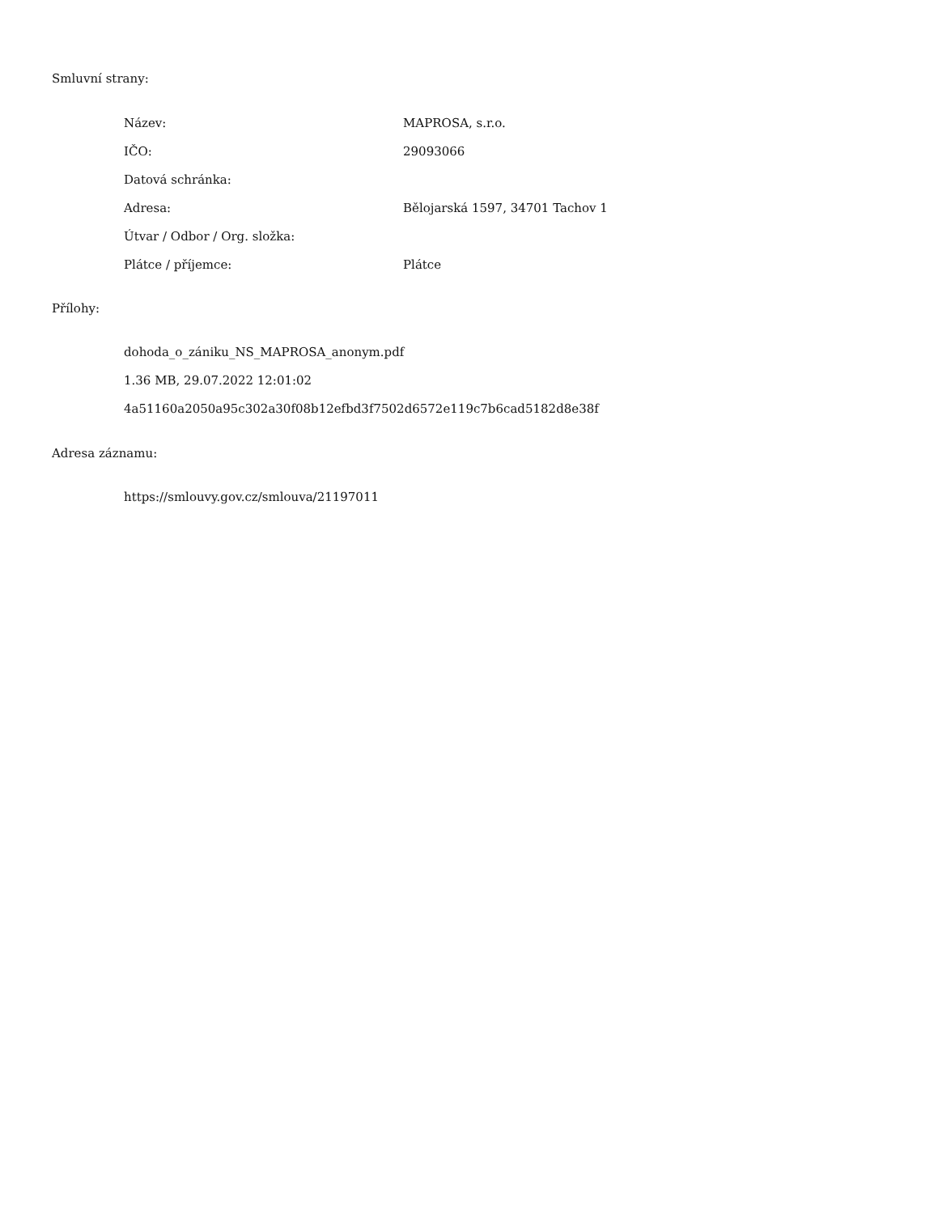Smluvní strany:
| Název: | MAPROSA, s.r.o. |
| IČO: | 29093066 |
| Datová schránka: | |
| Adresa: | Bělojarská 1597, 34701 Tachov 1 |
| Útvar / Odbor / Org. složka: | |
| Plátce / příjemce: | Plátce |
Přílohy:
dohoda_o_zániku_NS_MAPROSA_anonym.pdf
1.36 MB, 29.07.2022 12:01:02
4a51160a2050a95c302a30f08b12efbd3f7502d6572e119c7b6cad5182d8e38f
Adresa záznamu:
https://smlouvy.gov.cz/smlouva/21197011